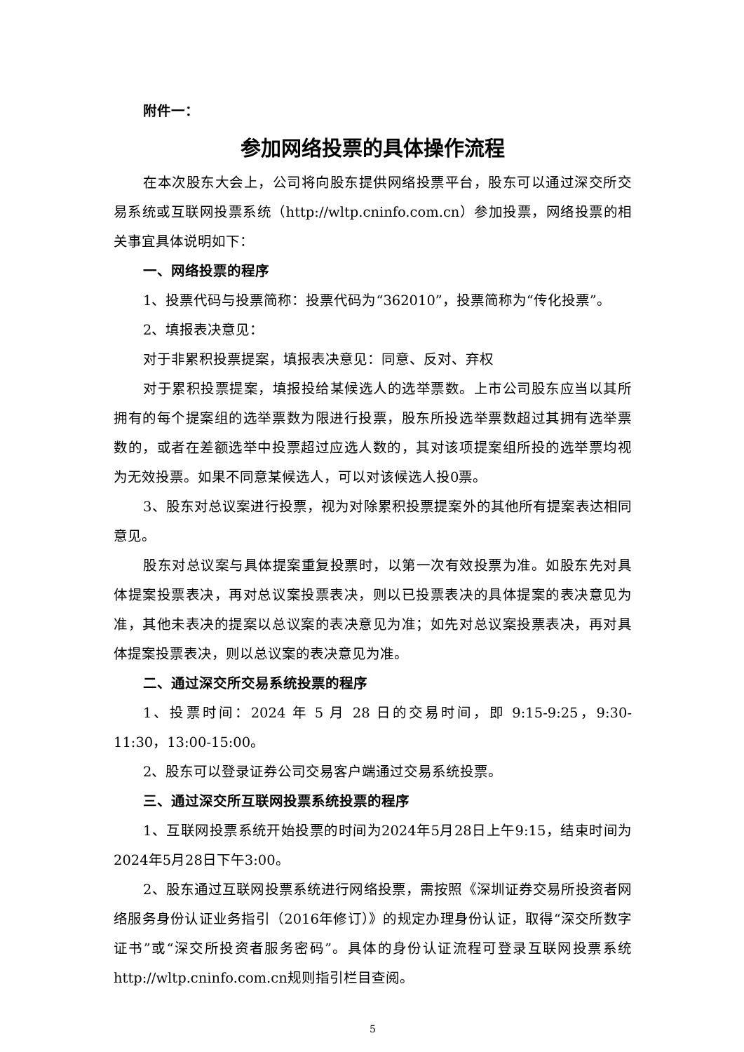附件一：
参加网络投票的具体操作流程
在本次股东大会上，公司将向股东提供网络投票平台，股东可以通过深交所交易系统或互联网投票系统（http://wltp.cninfo.com.cn）参加投票，网络投票的相关事宜具体说明如下：
一、网络投票的程序
1、投票代码与投票简称：投票代码为“362010”，投票简称为“传化投票”。
2、填报表决意见：
对于非累积投票提案，填报表决意见：同意、反对、弃权
对于累积投票提案，填报投给某候选人的选举票数。上市公司股东应当以其所拥有的每个提案组的选举票数为限进行投票，股东所投选举票数超过其拥有选举票数的，或者在差额选举中投票超过应选人数的，其对该项提案组所投的选举票均视为无效投票。如果不同意某候选人，可以对该候选人投0票。
3、股东对总议案进行投票，视为对除累积投票提案外的其他所有提案表达相同意见。
股东对总议案与具体提案重复投票时，以第一次有效投票为准。如股东先对具体提案投票表决，再对总议案投票表决，则以已投票表决的具体提案的表决意见为准，其他未表决的提案以总议案的表决意见为准；如先对总议案投票表决，再对具体提案投票表决，则以总议案的表决意见为准。
二、通过深交所交易系统投票的程序
1、投票时间：2024 年 5 月 28 日的交易时间，即 9:15-9:25，9:30-11:30，13:00-15:00。
2、股东可以登录证券公司交易客户端通过交易系统投票。
三、通过深交所互联网投票系统投票的程序
1、互联网投票系统开始投票的时间为2024年5月28日上午9:15，结束时间为2024年5月28日下午3:00。
2、股东通过互联网投票系统进行网络投票，需按照《深圳证券交易所投资者网络服务身份认证业务指引（2016年修订）》的规定办理身份认证，取得“深交所数字证书”或“深交所投资者服务密码”。具体的身份认证流程可登录互联网投票系统http://wltp.cninfo.com.cn规则指引栏目查阅。
5